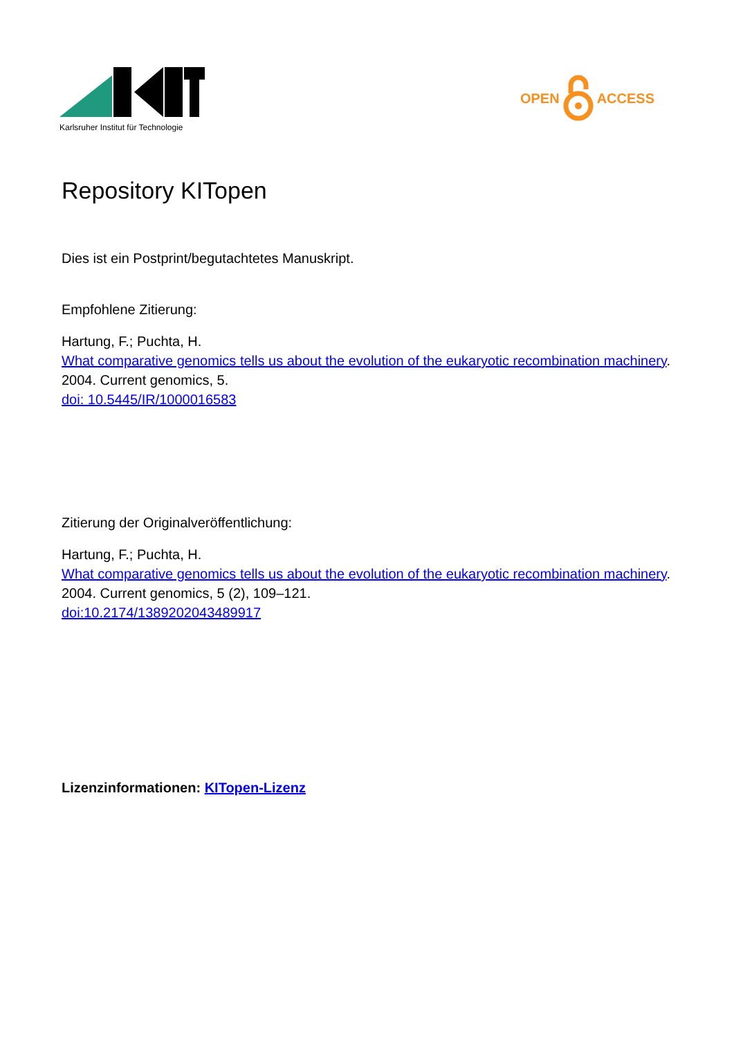Karlsruher Institut für Technologie
OPEN ACCESS
Repository KITopen
Dies ist ein Postprint/begutachtetes Manuskript.
Empfohlene Zitierung:
Hartung, F.; Puchta, H.
What comparative genomics tells us about the evolution of the eukaryotic recombination machinery.
2004. Current genomics, 5.
doi: 10.5445/IR/1000016583
Zitierung der Originalveröffentlichung:
Hartung, F.; Puchta, H.
What comparative genomics tells us about the evolution of the eukaryotic recombination machinery.
2004. Current genomics, 5 (2), 109–121.
doi:10.2174/1389202043489917
Lizenzinformationen: KITopen-Lizenz